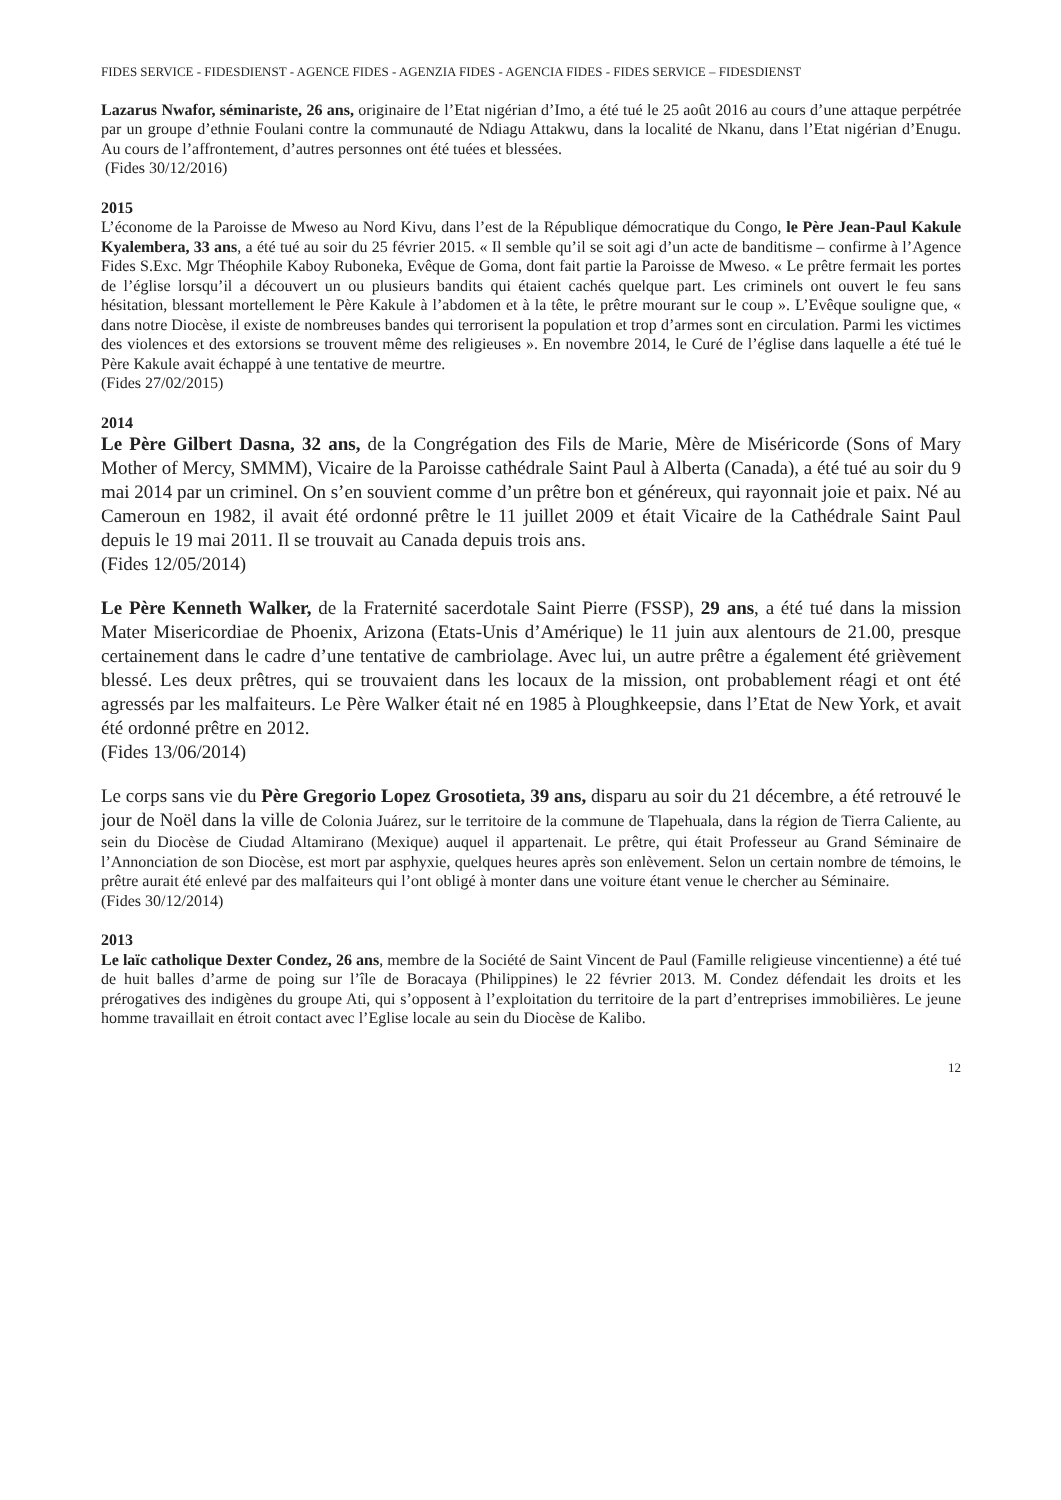FIDES SERVICE - FIDESDIENST - AGENCE FIDES - AGENZIA FIDES - AGENCIA FIDES - FIDES SERVICE – FIDESDIENST
Lazarus Nwafor, séminariste, 26 ans, originaire de l’Etat nigérian d’Imo, a été tué le 25 août 2016 au cours d’une attaque perpétrée par un groupe d’ethnie Foulani contre la communauté de Ndiagu Attakwu, dans la localité de Nkanu, dans l’Etat nigérian d’Enugu. Au cours de l’affrontement, d’autres personnes ont été tuées et blessées.
(Fides 30/12/2016)
2015
L’économe de la Paroisse de Mweso au Nord Kivu, dans l’est de la République démocratique du Congo, le Père Jean-Paul Kakule Kyalembera, 33 ans, a été tué au soir du 25 février 2015. « Il semble qu’il se soit agi d’un acte de banditisme – confirme à l’Agence Fides S.Exc. Mgr Théophile Kaboy Ruboneka, Evêque de Goma, dont fait partie la Paroisse de Mweso. « Le prêtre fermait les portes de l’église lorsqu’il a découvert un ou plusieurs bandits qui étaient cachés quelque part. Les criminels ont ouvert le feu sans hésitation, blessant mortellement le Père Kakule à l’abdomen et à la tête, le prêtre mourant sur le coup ». L’Evêque souligne que, « dans notre Diocèse, il existe de nombreuses bandes qui terrorisent la population et trop d’armes sont en circulation. Parmi les victimes des violences et des extorsions se trouvent même des religieuses ». En novembre 2014, le Curé de l’église dans laquelle a été tué le Père Kakule avait échappé à une tentative de meurtre.
(Fides 27/02/2015)
2014
Le Père Gilbert Dasna, 32 ans, de la Congrégation des Fils de Marie, Mère de Miséricorde (Sons of Mary Mother of Mercy, SMMM), Vicaire de la Paroisse cathédrale Saint Paul à Alberta (Canada), a été tué au soir du 9 mai 2014 par un criminel. On s’en souvient comme d’un prêtre bon et généreux, qui rayonnait joie et paix. Né au Cameroun en 1982, il avait été ordonné prêtre le 11 juillet 2009 et était Vicaire de la Cathédrale Saint Paul depuis le 19 mai 2011. Il se trouvait au Canada depuis trois ans.
(Fides 12/05/2014)
Le Père Kenneth Walker, de la Fraternité sacerdotale Saint Pierre (FSSP), 29 ans, a été tué dans la mission Mater Misericordiae de Phoenix, Arizona (Etats-Unis d’Amérique) le 11 juin aux alentours de 21.00, presque certainement dans le cadre d’une tentative de cambriolage. Avec lui, un autre prêtre a également été grièvement blessé. Les deux prêtres, qui se trouvaient dans les locaux de la mission, ont probablement réagi et ont été agressés par les malfaiteurs. Le Père Walker était né en 1985 à Ploughkeepsie, dans l’Etat de New York, et avait été ordonné prêtre en 2012.
(Fides 13/06/2014)
Le corps sans vie du Père Gregorio Lopez Grosotieta, 39 ans, disparu au soir du 21 décembre, a été retrouvé le jour de Noël dans la ville de Colonia Juárez, sur le territoire de la commune de Tlapehuala, dans la région de Tierra Caliente, au sein du Diocèse de Ciudad Altamirano (Mexique) auquel il appartenait. Le prêtre, qui était Professeur au Grand Séminaire de l’Annonciation de son Diocèse, est mort par asphyxie, quelques heures après son enlèvement. Selon un certain nombre de témoins, le prêtre aurait été enlevé par des malfaiteurs qui l’ont obligé à monter dans une voiture étant venue le chercher au Séminaire.
(Fides 30/12/2014)
2013
Le laïc catholique Dexter Condez, 26 ans, membre de la Société de Saint Vincent de Paul (Famille religieuse vincentienne) a été tué de huit balles d’arme de poing sur l’île de Boracaya (Philippines) le 22 février 2013. M. Condez défendait les droits et les prérogatives des indigènes du groupe Ati, qui s’opposent à l’exploitation du territoire de la part d’entreprises immobilières. Le jeune homme travaillait en étroit contact avec l’Eglise locale au sein du Diocèse de Kalibo.
12